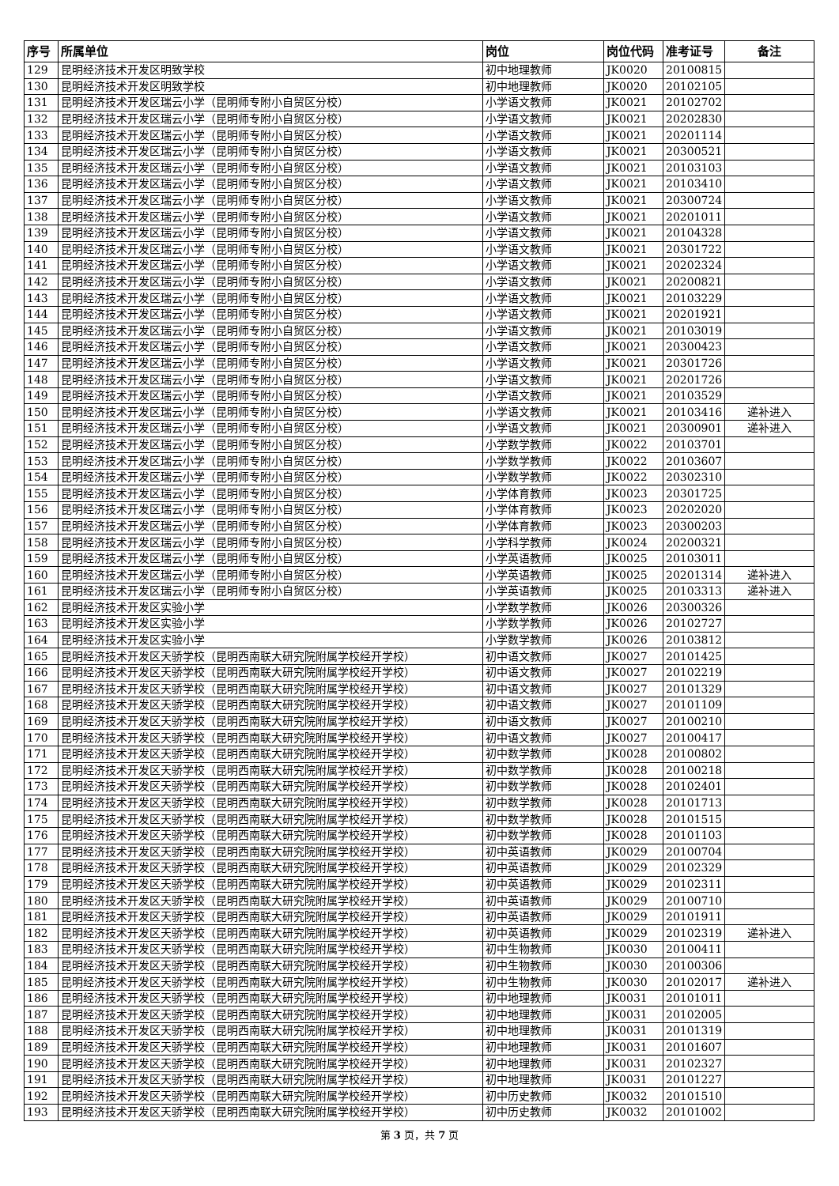| 序号 | 所属单位 | 岗位 | 岗位代码 | 准考证号 | 备注 |
| --- | --- | --- | --- | --- | --- |
| 129 | 昆明经济技术开发区明致学校 | 初中地理教师 | JK0020 | 20100815 | |
| 130 | 昆明经济技术开发区明致学校 | 初中地理教师 | JK0020 | 20102105 | |
| 131 | 昆明经济技术开发区瑞云小学（昆明师专附小自贸区分校） | 小学语文教师 | JK0021 | 20102702 | |
| 132 | 昆明经济技术开发区瑞云小学（昆明师专附小自贸区分校） | 小学语文教师 | JK0021 | 20202830 | |
| 133 | 昆明经济技术开发区瑞云小学（昆明师专附小自贸区分校） | 小学语文教师 | JK0021 | 20201114 | |
| 134 | 昆明经济技术开发区瑞云小学（昆明师专附小自贸区分校） | 小学语文教师 | JK0021 | 20300521 | |
| 135 | 昆明经济技术开发区瑞云小学（昆明师专附小自贸区分校） | 小学语文教师 | JK0021 | 20103103 | |
| 136 | 昆明经济技术开发区瑞云小学（昆明师专附小自贸区分校） | 小学语文教师 | JK0021 | 20103410 | |
| 137 | 昆明经济技术开发区瑞云小学（昆明师专附小自贸区分校） | 小学语文教师 | JK0021 | 20300724 | |
| 138 | 昆明经济技术开发区瑞云小学（昆明师专附小自贸区分校） | 小学语文教师 | JK0021 | 20201011 | |
| 139 | 昆明经济技术开发区瑞云小学（昆明师专附小自贸区分校） | 小学语文教师 | JK0021 | 20104328 | |
| 140 | 昆明经济技术开发区瑞云小学（昆明师专附小自贸区分校） | 小学语文教师 | JK0021 | 20301722 | |
| 141 | 昆明经济技术开发区瑞云小学（昆明师专附小自贸区分校） | 小学语文教师 | JK0021 | 20202324 | |
| 142 | 昆明经济技术开发区瑞云小学（昆明师专附小自贸区分校） | 小学语文教师 | JK0021 | 20200821 | |
| 143 | 昆明经济技术开发区瑞云小学（昆明师专附小自贸区分校） | 小学语文教师 | JK0021 | 20103229 | |
| 144 | 昆明经济技术开发区瑞云小学（昆明师专附小自贸区分校） | 小学语文教师 | JK0021 | 20201921 | |
| 145 | 昆明经济技术开发区瑞云小学（昆明师专附小自贸区分校） | 小学语文教师 | JK0021 | 20103019 | |
| 146 | 昆明经济技术开发区瑞云小学（昆明师专附小自贸区分校） | 小学语文教师 | JK0021 | 20300423 | |
| 147 | 昆明经济技术开发区瑞云小学（昆明师专附小自贸区分校） | 小学语文教师 | JK0021 | 20301726 | |
| 148 | 昆明经济技术开发区瑞云小学（昆明师专附小自贸区分校） | 小学语文教师 | JK0021 | 20201726 | |
| 149 | 昆明经济技术开发区瑞云小学（昆明师专附小自贸区分校） | 小学语文教师 | JK0021 | 20103529 | |
| 150 | 昆明经济技术开发区瑞云小学（昆明师专附小自贸区分校） | 小学语文教师 | JK0021 | 20103416 | 递补进入 |
| 151 | 昆明经济技术开发区瑞云小学（昆明师专附小自贸区分校） | 小学语文教师 | JK0021 | 20300901 | 递补进入 |
| 152 | 昆明经济技术开发区瑞云小学（昆明师专附小自贸区分校） | 小学数学教师 | JK0022 | 20103701 | |
| 153 | 昆明经济技术开发区瑞云小学（昆明师专附小自贸区分校） | 小学数学教师 | JK0022 | 20103607 | |
| 154 | 昆明经济技术开发区瑞云小学（昆明师专附小自贸区分校） | 小学数学教师 | JK0022 | 20302310 | |
| 155 | 昆明经济技术开发区瑞云小学（昆明师专附小自贸区分校） | 小学体育教师 | JK0023 | 20301725 | |
| 156 | 昆明经济技术开发区瑞云小学（昆明师专附小自贸区分校） | 小学体育教师 | JK0023 | 20202020 | |
| 157 | 昆明经济技术开发区瑞云小学（昆明师专附小自贸区分校） | 小学体育教师 | JK0023 | 20300203 | |
| 158 | 昆明经济技术开发区瑞云小学（昆明师专附小自贸区分校） | 小学科学教师 | JK0024 | 20200321 | |
| 159 | 昆明经济技术开发区瑞云小学（昆明师专附小自贸区分校） | 小学英语教师 | JK0025 | 20103011 | |
| 160 | 昆明经济技术开发区瑞云小学（昆明师专附小自贸区分校） | 小学英语教师 | JK0025 | 20201314 | 递补进入 |
| 161 | 昆明经济技术开发区瑞云小学（昆明师专附小自贸区分校） | 小学英语教师 | JK0025 | 20103313 | 递补进入 |
| 162 | 昆明经济技术开发区实验小学 | 小学数学教师 | JK0026 | 20300326 | |
| 163 | 昆明经济技术开发区实验小学 | 小学数学教师 | JK0026 | 20102727 | |
| 164 | 昆明经济技术开发区实验小学 | 小学数学教师 | JK0026 | 20103812 | |
| 165 | 昆明经济技术开发区天骄学校（昆明西南联大研究院附属学校经开学校） | 初中语文教师 | JK0027 | 20101425 | |
| 166 | 昆明经济技术开发区天骄学校（昆明西南联大研究院附属学校经开学校） | 初中语文教师 | JK0027 | 20102219 | |
| 167 | 昆明经济技术开发区天骄学校（昆明西南联大研究院附属学校经开学校） | 初中语文教师 | JK0027 | 20101329 | |
| 168 | 昆明经济技术开发区天骄学校（昆明西南联大研究院附属学校经开学校） | 初中语文教师 | JK0027 | 20101109 | |
| 169 | 昆明经济技术开发区天骄学校（昆明西南联大研究院附属学校经开学校） | 初中语文教师 | JK0027 | 20100210 | |
| 170 | 昆明经济技术开发区天骄学校（昆明西南联大研究院附属学校经开学校） | 初中语文教师 | JK0027 | 20100417 | |
| 171 | 昆明经济技术开发区天骄学校（昆明西南联大研究院附属学校经开学校） | 初中数学教师 | JK0028 | 20100802 | |
| 172 | 昆明经济技术开发区天骄学校（昆明西南联大研究院附属学校经开学校） | 初中数学教师 | JK0028 | 20100218 | |
| 173 | 昆明经济技术开发区天骄学校（昆明西南联大研究院附属学校经开学校） | 初中数学教师 | JK0028 | 20102401 | |
| 174 | 昆明经济技术开发区天骄学校（昆明西南联大研究院附属学校经开学校） | 初中数学教师 | JK0028 | 20101713 | |
| 175 | 昆明经济技术开发区天骄学校（昆明西南联大研究院附属学校经开学校） | 初中数学教师 | JK0028 | 20101515 | |
| 176 | 昆明经济技术开发区天骄学校（昆明西南联大研究院附属学校经开学校） | 初中数学教师 | JK0028 | 20101103 | |
| 177 | 昆明经济技术开发区天骄学校（昆明西南联大研究院附属学校经开学校） | 初中英语教师 | JK0029 | 20100704 | |
| 178 | 昆明经济技术开发区天骄学校（昆明西南联大研究院附属学校经开学校） | 初中英语教师 | JK0029 | 20102329 | |
| 179 | 昆明经济技术开发区天骄学校（昆明西南联大研究院附属学校经开学校） | 初中英语教师 | JK0029 | 20102311 | |
| 180 | 昆明经济技术开发区天骄学校（昆明西南联大研究院附属学校经开学校） | 初中英语教师 | JK0029 | 20100710 | |
| 181 | 昆明经济技术开发区天骄学校（昆明西南联大研究院附属学校经开学校） | 初中英语教师 | JK0029 | 20101911 | |
| 182 | 昆明经济技术开发区天骄学校（昆明西南联大研究院附属学校经开学校） | 初中英语教师 | JK0029 | 20102319 | 递补进入 |
| 183 | 昆明经济技术开发区天骄学校（昆明西南联大研究院附属学校经开学校） | 初中生物教师 | JK0030 | 20100411 | |
| 184 | 昆明经济技术开发区天骄学校（昆明西南联大研究院附属学校经开学校） | 初中生物教师 | JK0030 | 20100306 | |
| 185 | 昆明经济技术开发区天骄学校（昆明西南联大研究院附属学校经开学校） | 初中生物教师 | JK0030 | 20102017 | 递补进入 |
| 186 | 昆明经济技术开发区天骄学校（昆明西南联大研究院附属学校经开学校） | 初中地理教师 | JK0031 | 20101011 | |
| 187 | 昆明经济技术开发区天骄学校（昆明西南联大研究院附属学校经开学校） | 初中地理教师 | JK0031 | 20102005 | |
| 188 | 昆明经济技术开发区天骄学校（昆明西南联大研究院附属学校经开学校） | 初中地理教师 | JK0031 | 20101319 | |
| 189 | 昆明经济技术开发区天骄学校（昆明西南联大研究院附属学校经开学校） | 初中地理教师 | JK0031 | 20101607 | |
| 190 | 昆明经济技术开发区天骄学校（昆明西南联大研究院附属学校经开学校） | 初中地理教师 | JK0031 | 20102327 | |
| 191 | 昆明经济技术开发区天骄学校（昆明西南联大研究院附属学校经开学校） | 初中地理教师 | JK0031 | 20101227 | |
| 192 | 昆明经济技术开发区天骄学校（昆明西南联大研究院附属学校经开学校） | 初中历史教师 | JK0032 | 20101510 | |
| 193 | 昆明经济技术开发区天骄学校（昆明西南联大研究院附属学校经开学校） | 初中历史教师 | JK0032 | 20101002 | |
第 3 页，共 7 页